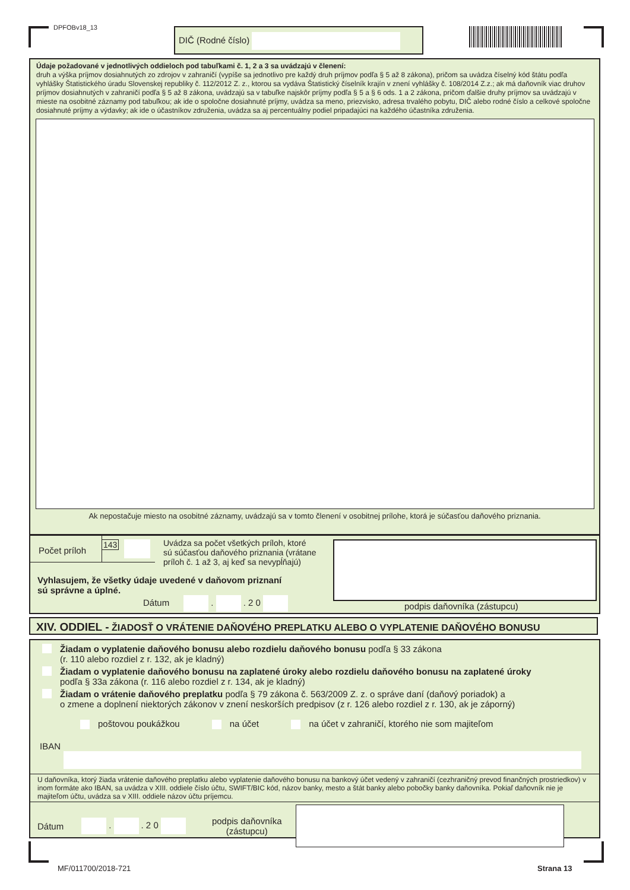DPFOBv18_13 DIČ (Rodné číslo)
Údaje požadované v jednotlivých oddieloch pod tabuľkami č. 1, 2 a 3 sa uvádzajú v členení:
druh a výška príjmov dosiahnutých zo zdrojov v zahraničí (vypíše sa jednotlivo pre každý druh príjmov podľa § 5 až 8 zákona), pričom sa uvádza číselný kód štátu podľa vyhlášky Štatistického úradu Slovenskej republiky č. 112/2012 Z. z., ktorou sa vydáva Štatistický číselník krajín v znení vyhlášky č. 108/2014 Z.z.; ak má daňovník viac druhov príjmov dosiahnutých v zahraničí podľa § 5 až 8 zákona, uvádzajú sa v tabuľke najskôr príjmy podľa § 5 a § 6 ods. 1 a 2 zákona, pričom ďalšie druhy príjmov sa uvádzajú v mieste na osobitné záznamy pod tabuľkou; ak ide o spoločne dosiahnuté príjmy, uvádza sa meno, priezvisko, adresa trvalého pobytu, DIČ alebo rodné číslo a celkové spoločne dosiahnuté príjmy a výdavky; ak ide o účastníkov združenia, uvádza sa aj percentuálny podiel pripadajúci na každého účastníka združenia.
Ak nepostačuje miesto na osobitné záznamy, uvádzajú sa v tomto členení v osobitnej prílohe, ktorá je súčasťou daňového priznania.
Počet príloh
143
Uvádza sa počet všetkých príloh, ktoré
sú súčasťou daňového priznania (vrátane
príloh č. 1 až 3, aj keď sa nevypĺňajú)
Vyhlasujem, že všetky údaje uvedené v daňovom priznaní
sú správne a úplné.
Dátum . . 2 0
podpis daňovníka (zástupcu)
XIV. ODDIEL - ŽIADOSŤ O VRÁTENIE DAŇOVÉHO PREPLATKU ALEBO O VYPLATENIE DAŇOVÉHO BONUSU
Žiadam o vyplatenie daňového bonusu alebo rozdielu daňového bonusu podľa § 33 zákona
(r. 110 alebo rozdiel z r. 132, ak je kladný)
Žiadam o vyplatenie daňového bonusu na zaplatené úroky alebo rozdielu daňového bonusu na zaplatené úroky
podľa § 33a zákona (r. 116 alebo rozdiel z r. 134, ak je kladný)
Žiadam o vrátenie daňového preplatku podľa § 79 zákona č. 563/2009 Z. z. o správe daní (daňový poriadok) a
o zmene a doplnení niektorých zákonov v znení neskorších predpisov (z r. 126 alebo rozdiel z r. 130, ak je záporný)
poštovou poukážkou na účet na účet v zahraničí, ktorého nie som majiteľom
IBAN
U daňovníka, ktorý žiada vrátenie daňového preplatku alebo vyplatenie daňového bonusu na bankový účet vedený v zahraničí (cezhraničný prevod finančných prostriedkov) v inom formáte ako IBAN, sa uvádza v XIII. oddiele číslo účtu, SWIFT/BIC kód, názov banky, mesto a štát banky alebo pobočky banky daňovníka. Pokiaľ daňovník nie je majiteľom účtu, uvádza sa v XIII. oddiele názov účtu príjemcu.
Dátum . . 2 0 podpis daňovníka
(zástupcu)
MF/011700/2018-721 Strana 13